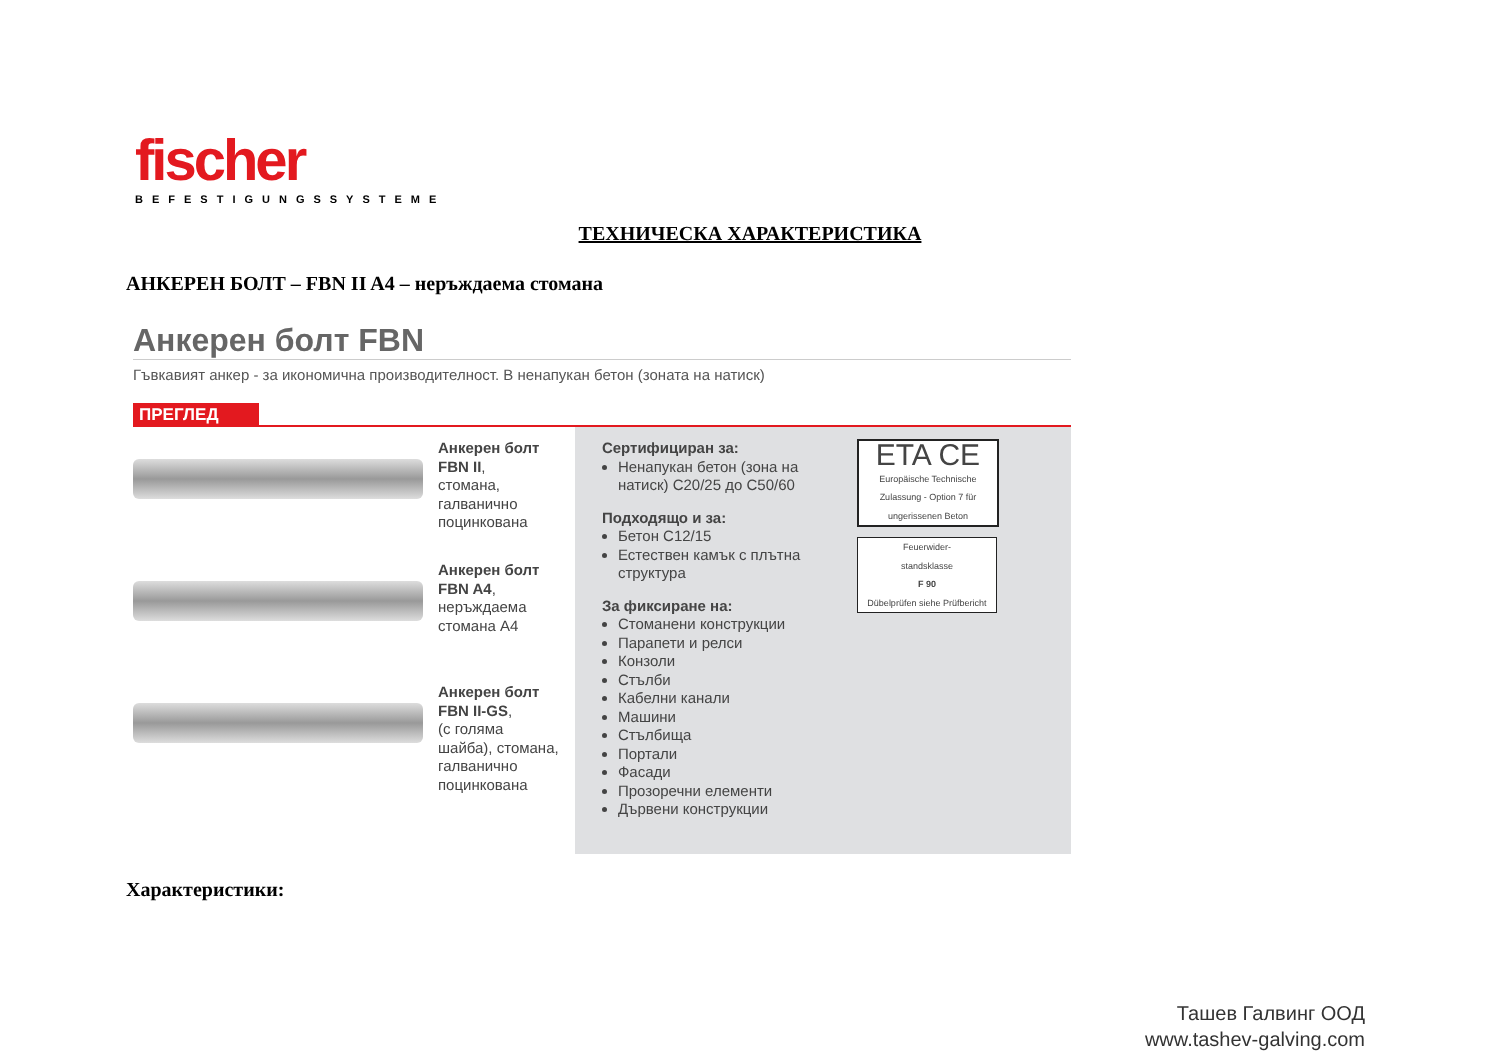fischer
BEFESTIGUNGSSYSTEME
ТЕХНИЧЕСКА ХАРАКТЕРИСТИКА
АНКЕРЕН БОЛТ – FBN II A4 – неръждаема стомана
Анкерен болт FBN
Гъвкавият анкер - за икономична производителност. В ненапукан бетон (зоната на натиск)
ПРЕГЛЕД
Анкерен болт
FBN II,
стомана,
галванично
поцинкована
Анкерен болт
FBN A4,
неръждаема
стомана A4
Анкерен болт
FBN II-GS,
(с голяма
шайба), стомана,
галванично
поцинкована
Сертифициран за:
Ненапукан бетон (зона на натиск) C20/25 до C50/60
Подходящо и за:
Бетон C12/15
Естествен камък с плътна структура
За фиксиране на:
Стоманени конструкции
Парапети и релси
Конзоли
Стълби
Кабелни канали
Машини
Стълбища
Портали
Фасади
Прозоречни елементи
Дървени конструкции
ETA CE
Europäische Technische Zulassung - Option 7 für ungerissenen Beton
Feuerwider-
standsklasse
F 90
Dübelprüfen siehe Prüfbericht
Характеристики:
Ташев Галвинг ООД
www.tashev-galving.com